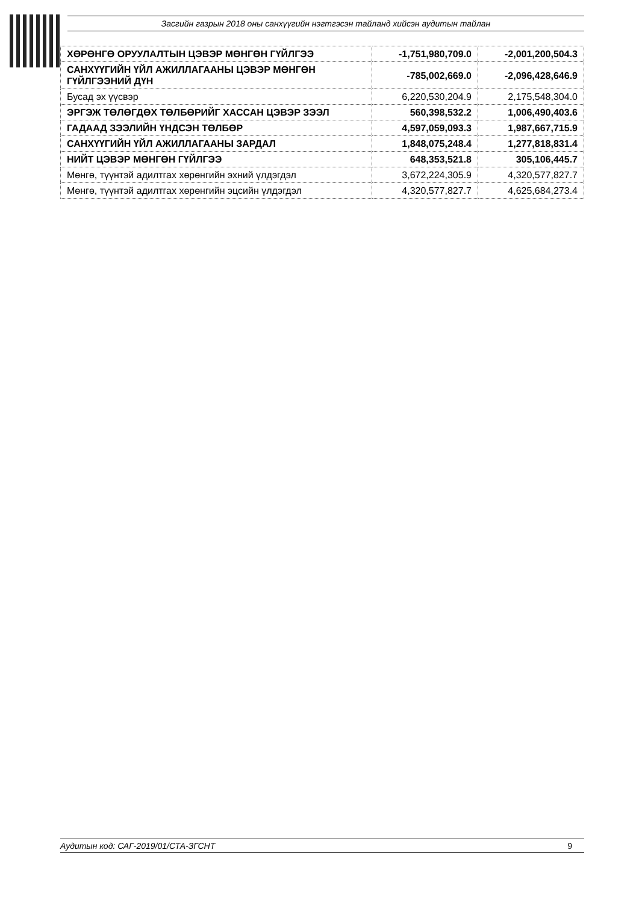Засгийн газрын 2018 оны санхүүгийн нэгтгэсэн тайланд хийсэн аудитын тайлан
| ХӨРӨНГӨ ОРУУЛАЛТЫН ЦЭВЭР МӨНГӨН ГҮЙЛГЭЭ | -1,751,980,709.0 | -2,001,200,504.3 |
| САНХҮҮГИЙН ҮЙЛ АЖИЛЛАГААНЫ ЦЭВЭР МӨНГӨН ГҮЙЛГЭЭНИЙ ДҮН | -785,002,669.0 | -2,096,428,646.9 |
| Бусад эх үүсвэр | 6,220,530,204.9 | 2,175,548,304.0 |
| ЭРГЭЖ ТӨЛӨГДӨХ ТӨЛБӨРИЙГ ХАССАН ЦЭВЭР ЗЭЭЛ | 560,398,532.2 | 1,006,490,403.6 |
| ГАДААД ЗЭЭЛИЙН ҮНДСЭН ТӨЛБӨР | 4,597,059,093.3 | 1,987,667,715.9 |
| САНХҮҮГИЙН ҮЙЛ АЖИЛЛАГААНЫ ЗАРДАЛ | 1,848,075,248.4 | 1,277,818,831.4 |
| НИЙТ ЦЭВЭР МӨНГӨН ГҮЙЛГЭЭ | 648,353,521.8 | 305,106,445.7 |
| Мөнгө, түүнтэй адилтгах хөрөнгийн эхний үлдэгдэл | 3,672,224,305.9 | 4,320,577,827.7 |
| Мөнгө, түүнтэй адилтгах хөрөнгийн эцсийн үлдэгдэл | 4,320,577,827.7 | 4,625,684,273.4 |
Аудитын код: САГ-2019/01/СТА-ЗГСНТ 9